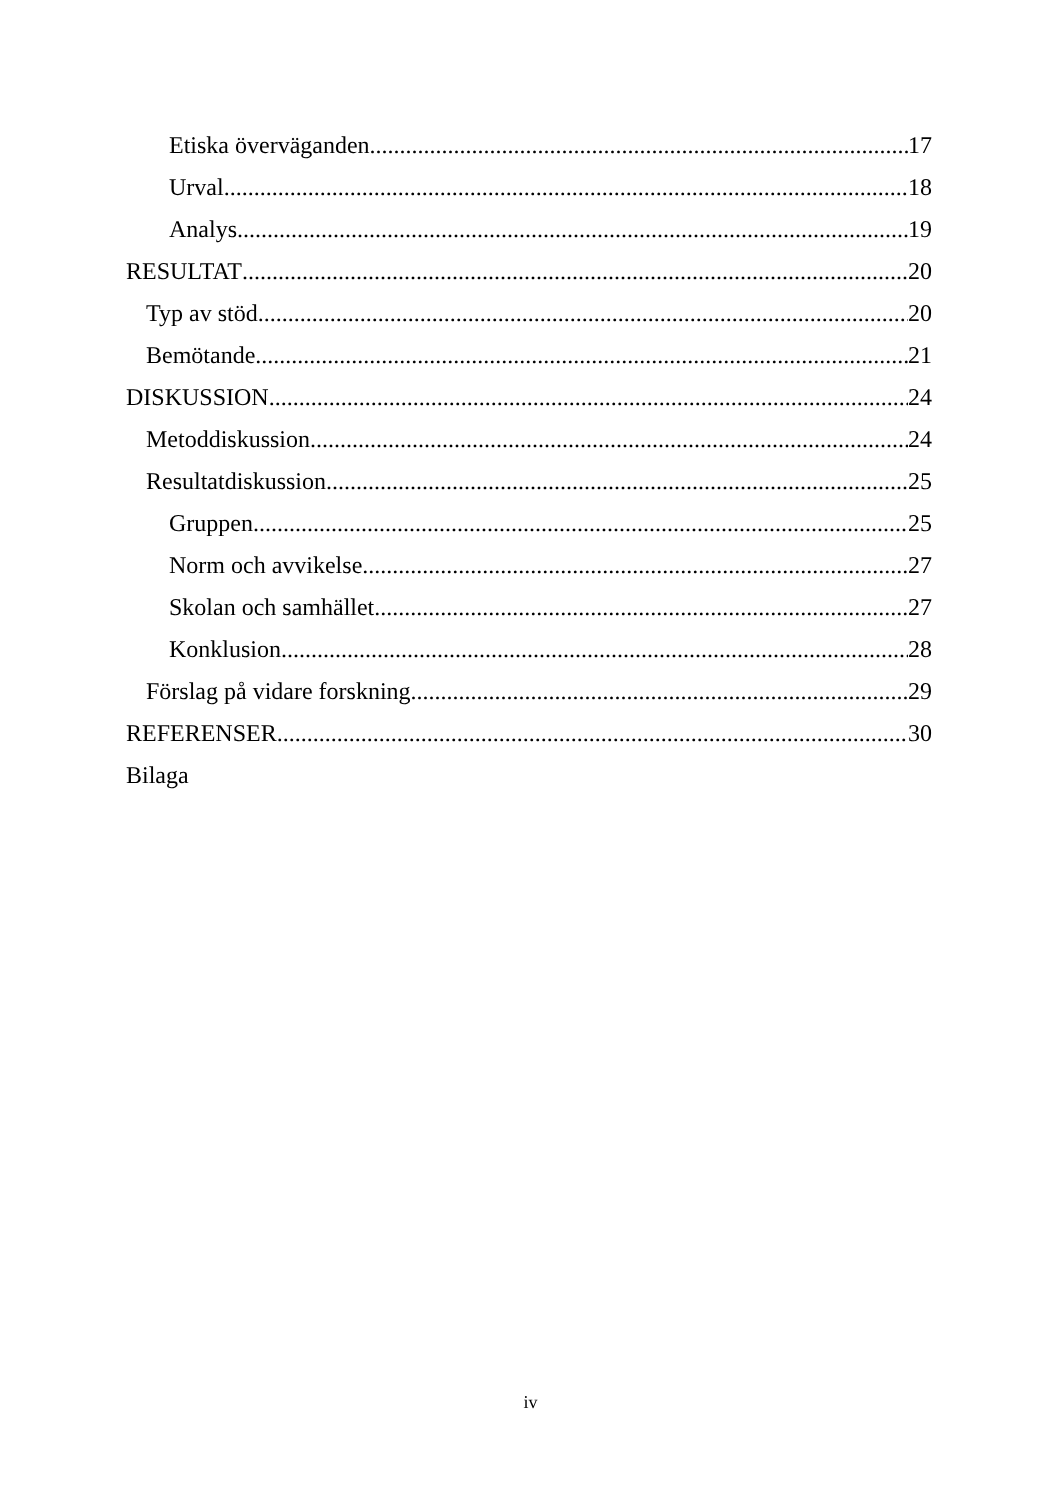Etiska överväganden 17
Urval 18
Analys 19
RESULTAT 20
Typ av stöd 20
Bemötande 21
DISKUSSION 24
Metoddiskussion 24
Resultatdiskussion 25
Gruppen 25
Norm och avvikelse 27
Skolan och samhället 27
Konklusion 28
Förslag på vidare forskning 29
REFERENSER 30
Bilaga
iv